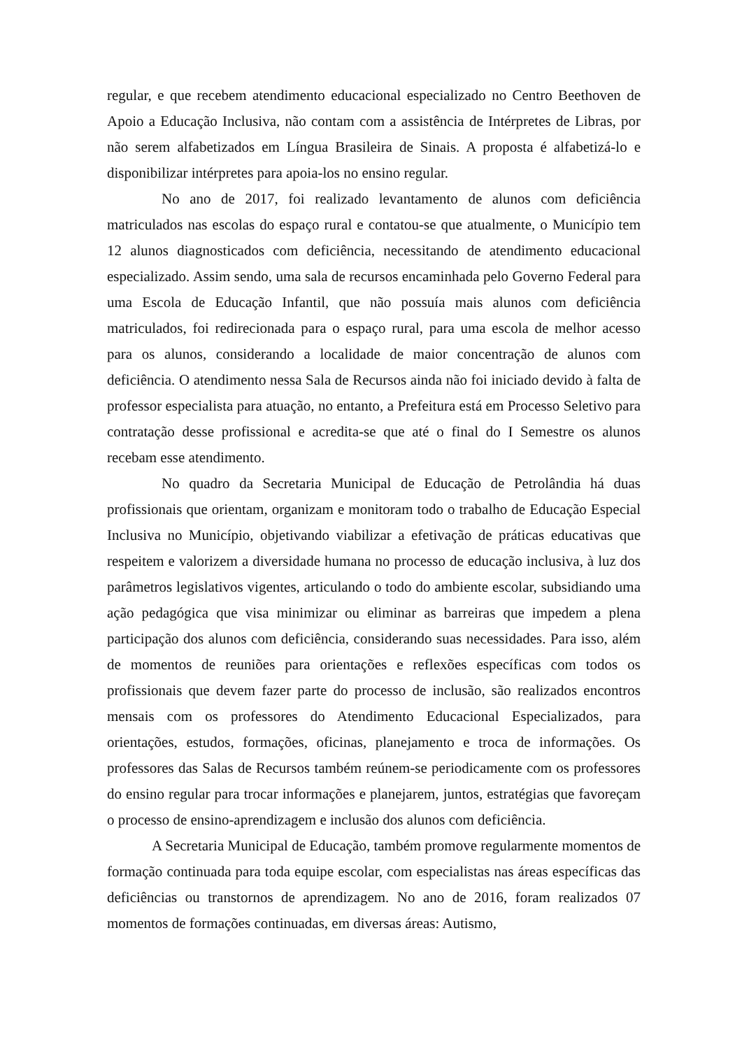regular, e que recebem atendimento educacional especializado no Centro Beethoven de Apoio a Educação Inclusiva, não contam com a assistência de Intérpretes de Libras, por não serem alfabetizados em Língua Brasileira de Sinais. A proposta é alfabetizá-lo e disponibilizar intérpretes para apoia-los no ensino regular.
No ano de 2017, foi realizado levantamento de alunos com deficiência matriculados nas escolas do espaço rural e contatou-se que atualmente, o Município tem 12 alunos diagnosticados com deficiência, necessitando de atendimento educacional especializado. Assim sendo, uma sala de recursos encaminhada pelo Governo Federal para uma Escola de Educação Infantil, que não possuía mais alunos com deficiência matriculados, foi redirecionada para o espaço rural, para uma escola de melhor acesso para os alunos, considerando a localidade de maior concentração de alunos com deficiência. O atendimento nessa Sala de Recursos ainda não foi iniciado devido à falta de professor especialista para atuação, no entanto, a Prefeitura está em Processo Seletivo para contratação desse profissional e acredita-se que até o final do I Semestre os alunos recebam esse atendimento.
No quadro da Secretaria Municipal de Educação de Petrolândia há duas profissionais que orientam, organizam e monitoram todo o trabalho de Educação Especial Inclusiva no Município, objetivando viabilizar a efetivação de práticas educativas que respeitem e valorizem a diversidade humana no processo de educação inclusiva, à luz dos parâmetros legislativos vigentes, articulando o todo do ambiente escolar, subsidiando uma ação pedagógica que visa minimizar ou eliminar as barreiras que impedem a plena participação dos alunos com deficiência, considerando suas necessidades. Para isso, além de momentos de reuniões para orientações e reflexões específicas com todos os profissionais que devem fazer parte do processo de inclusão, são realizados encontros mensais com os professores do Atendimento Educacional Especializados, para orientações, estudos, formações, oficinas, planejamento e troca de informações. Os professores das Salas de Recursos também reúnem-se periodicamente com os professores do ensino regular para trocar informações e planejarem, juntos, estratégias que favoreçam o processo de ensino-aprendizagem e inclusão dos alunos com deficiência.
A Secretaria Municipal de Educação, também promove regularmente momentos de formação continuada para toda equipe escolar, com especialistas nas áreas específicas das deficiências ou transtornos de aprendizagem. No ano de 2016, foram realizados 07 momentos de formações continuadas, em diversas áreas: Autismo,